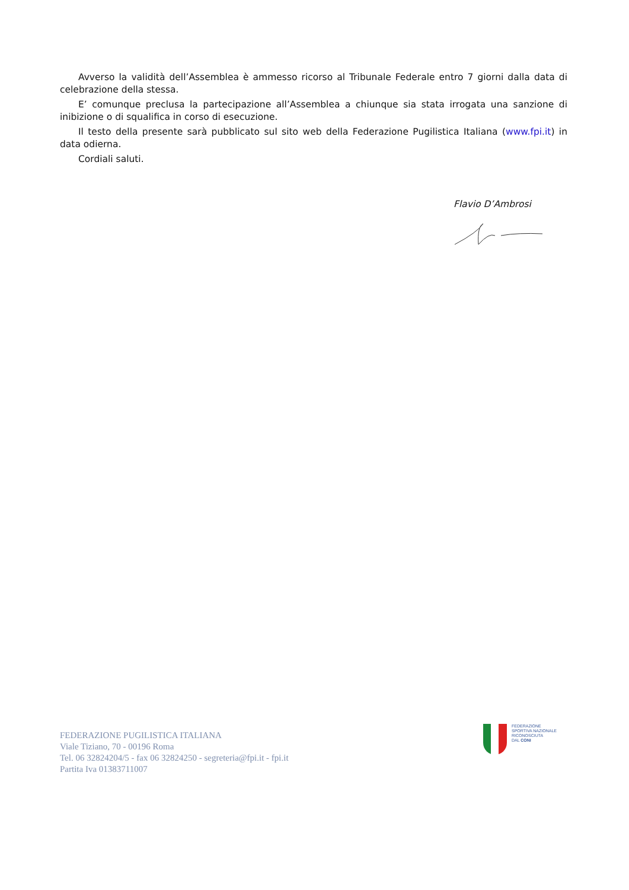Avverso la validità dell’Assemblea è ammesso ricorso al Tribunale Federale entro 7 giorni dalla data di celebrazione della stessa.
E’ comunque preclusa la partecipazione all’Assemblea a chiunque sia stata irrogata una sanzione di inibizione o di squalifica in corso di esecuzione.
Il testo della presente sarà pubblicato sul sito web della Federazione Pugilistica Italiana (www.fpi.it) in data odierna.
Cordiali saluti.
Flavio D’Ambrosi
FEDERAZIONE PUGILISTICA ITALIANA
Viale Tiziano, 70 - 00196 Roma
Tel. 06 32824204/5 - fax 06 32824250 - segreteria@fpi.it - fpi.it
Partita Iva 01383711007
FEDERAZIONE
SPORTIVA NAZIONALE
RICONOSCIUTA
DAL CONI